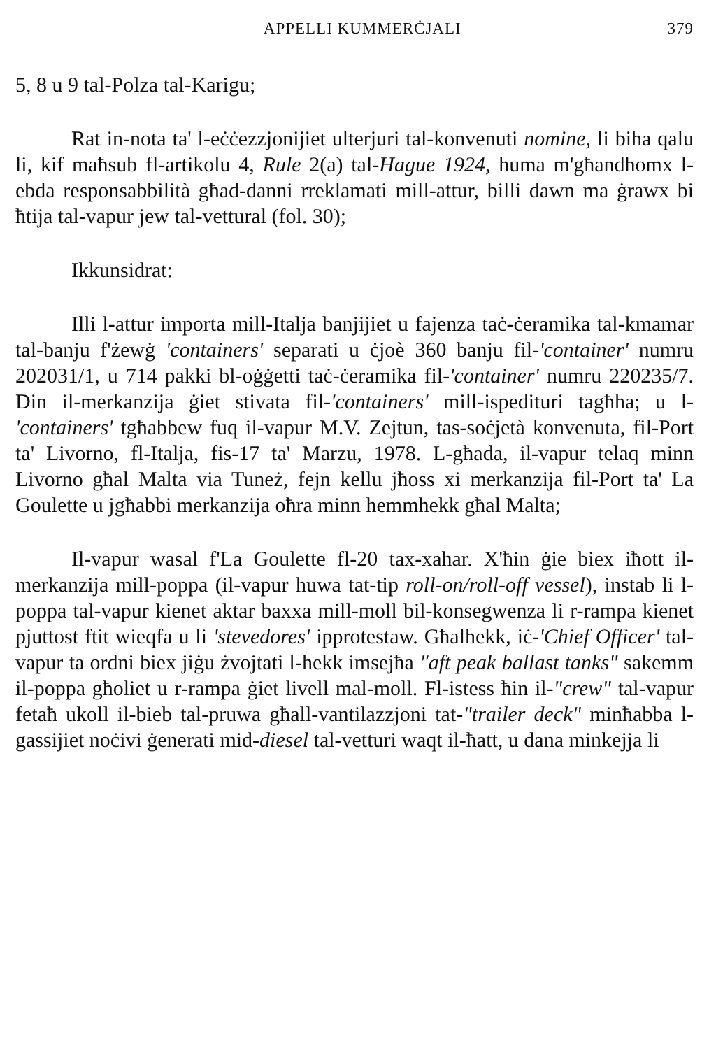APPELLI KUMMERĊJALI 379
5, 8 u 9 tal-Polza tal-Karigu;
Rat in-nota ta' l-eċċezzjonijiet ulterjuri tal-konvenuti nomine, li biha qalu li, kif maħsub fl-artikolu 4, Rule 2(a) tal-Hague 1924, huma m'għandhomx l-ebda responsabbilità għad-danni rreklamati mill-attur, billi dawn ma ġrawx bi ħtija tal-vapur jew tal-vettural (fol. 30);
Ikkunsidrat:
Illi l-attur importa mill-Italja banjijiet u fajenza taċ-ċeramika tal-kmamar tal-banju f'żewġ 'containers' separati u ċjoè 360 banju fil-'container' numru 202031/1, u 714 pakki bl-oġġetti taċ-ċeramika fil-'container' numru 220235/7. Din il-merkanzija ġiet stivata fil-'containers' mill-ispedituri tagħha; u l-'containers' tgħabbew fuq il-vapur M.V. Zejtun, tas-soċjetà konvenuta, fil-Port ta' Livorno, fl-Italja, fis-17 ta' Marzu, 1978. L-għada, il-vapur telaq minn Livorno għal Malta via Tuneż, fejn kellu jħoss xi merkanzija fil-Port ta' La Goulette u jgħabbi merkanzija oħra minn hemmhekk għal Malta;
Il-vapur wasal f'La Goulette fl-20 tax-xahar. X'ħin ġie biex iħott il-merkanzija mill-poppa (il-vapur huwa tat-tip roll-on/roll-off vessel), instab li l-poppa tal-vapur kienet aktar baxxa mill-moll bil-konsegwenza li r-rampa kienet pjuttost ftit wieqfa u li 'stevedores' ipprotestaw. Għalhekk, iċ-'Chief Officer' tal-vapur ta ordni biex jiġu żvojtati l-hekk imsejħa "aft peak ballast tanks" sakemm il-poppa għoliet u r-rampa ġiet livell mal-moll. Fl-istess ħin il-"crew" tal-vapur fetaħ ukoll il-bieb tal-pruwa għall-vantilazzjoni tat-"trailer deck" minħabba l-gassijiet noċivi ġenerati mid-diesel tal-vetturi waqt il-ħatt, u dana minkejja li